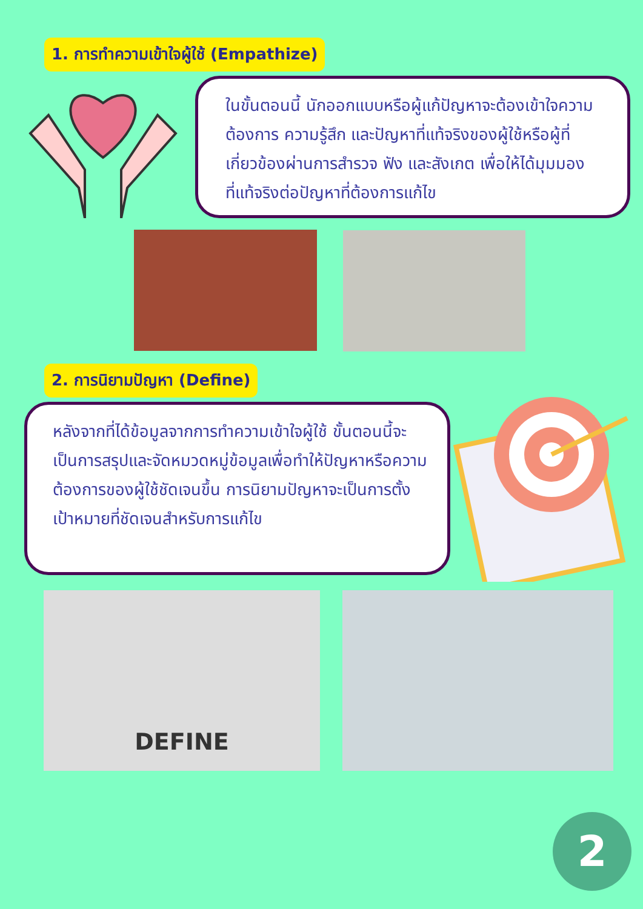1. การทำความเข้าใจผู้ใช้ (Empathize)
ในขั้นตอนนี้ นักออกแบบหรือผู้แก้ปัญหาจะต้องเข้าใจความต้องการ ความรู้สึก และปัญหาที่แท้จริงของผู้ใช้หรือผู้ที่เกี่ยวข้องผ่านการสำรวจ ฟัง และสังเกต เพื่อให้ได้มุมมองที่แท้จริงต่อปัญหาที่ต้องการแก้ไข
2. การนิยามปัญหา (Define)
หลังจากที่ได้ข้อมูลจากการทำความเข้าใจผู้ใช้ ขั้นตอนนี้จะเป็นการสรุปและจัดหมวดหมู่ข้อมูลเพื่อทำให้ปัญหาหรือความต้องการของผู้ใช้ชัดเจนขึ้น การนิยามปัญหาจะเป็นการตั้งเป้าหมายที่ชัดเจนสำหรับการแก้ไข
DEFINE
2